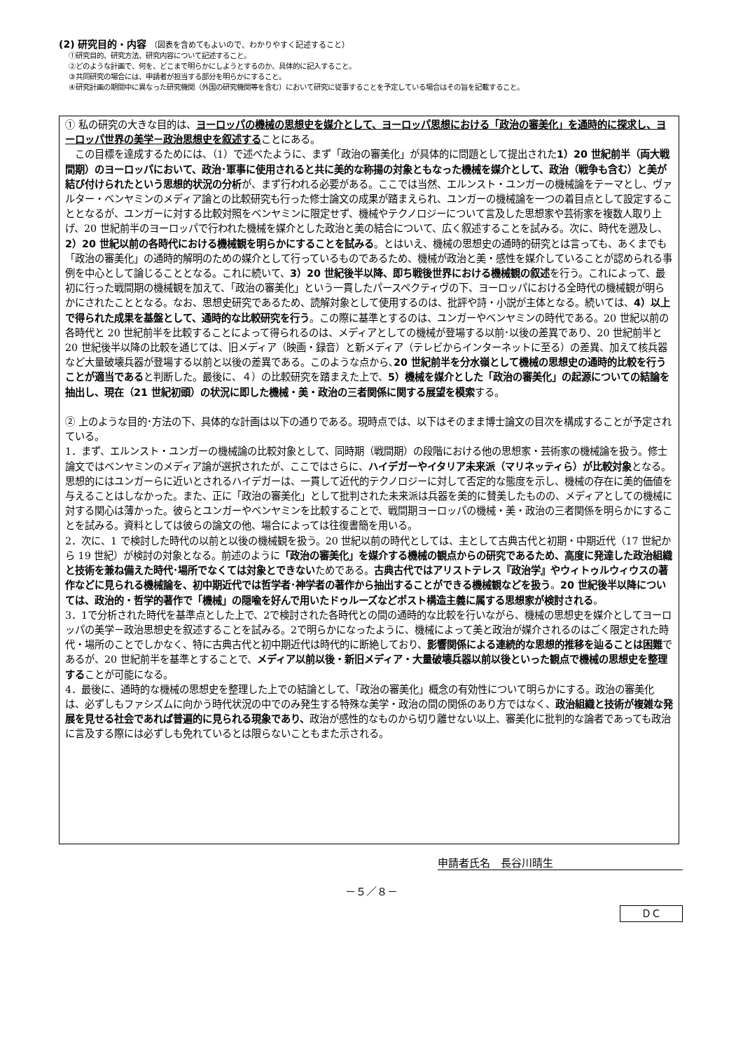(2) 研究目的・内容 （図表を含めてもよいので、わかりやすく記述すること）
①研究目的、研究方法、研究内容について記述すること。
②どのような計画で、何を、どこまで明らかにしようとするのか、具体的に記入すること。
③共同研究の場合には、申請者が担当する部分を明らかにすること。
④研究計画の期間中に異なった研究機関（外国の研究機関等を含む）において研究に従事することを予定している場合はその旨を記載すること。
① 私の研究の大きな目的は、ヨーロッパの機械の思想史を媒介として、ヨーロッパ思想における「政治の審美化」を通時的に探求し、ヨーロッパ世界の美学－政治思想史を叙述することにある。
　この目標を達成するためには、（1）で述べたように、まず「政治の審美化」が具体的に問題として提出された1）20 世紀前半（両大戦間期）のヨーロッパにおいて、政治･軍事に使用されると共に美的な称揚の対象ともなった機械を媒介として、政治（戦争も含む）と美が結び付けられたという思想的状況の分析が、まず行われる必要がある。ここでは当然、エルンスト・ユンガーの機械論をテーマとし、ヴァルター・ベンヤミンのメディア論との比較研究も行った修士論文の成果が踏まえられ、ユンガーの機械論を一つの着目点として設定することとなるが、ユンガーに対する比較対照をベンヤミンに限定せず、機械やテクノロジーについて言及した思想家や芸術家を複数人取り上げ、20 世紀前半のヨーロッパで行われた機械を媒介とした政治と美の結合について、広く叙述することを試みる。次に、時代を遡及し、2）20 世紀以前の各時代における機械観を明らかにすることを試みる。とはいえ、機械の思想史の通時的研究とは言っても、あくまでも「政治の審美化」の通時的解明のための媒介として行っているものであるため、機械が政治と美・感性を媒介していることが認められる事例を中心として論じることとなる。これに続いて、3）20 世紀後半以降、即ち戦後世界における機械観の叙述を行う。これによって、最初に行った戦間期の機械観を加えて、「政治の審美化」という一貫したパースペクティヴの下、ヨーロッパにおける全時代の機械観が明らかにされたこととなる。なお、思想史研究であるため、読解対象として使用するのは、批評や詩・小説が主体となる。続いては、4）以上で得られた成果を基盤として、通時的な比較研究を行う。この際に基準とするのは、ユンガーやベンヤミンの時代である。20 世紀以前の各時代と 20 世紀前半を比較することによって得られるのは、メディアとしての機械が登場する以前･以後の差異であり、20 世紀前半と 20 世紀後半以降の比較を通じては、旧メディア（映画・録音）と新メディア（テレビからインターネットに至る）の差異、加えて核兵器など大量破壊兵器が登場する以前と以後の差異である。このような点から､20 世紀前半を分水嶺として機械の思想史の通時的比較を行うことが適当であると判断した。最後に、４）の比較研究を踏まえた上で、5）機械を媒介とした「政治の審美化」の起源についての結論を抽出し、現在（21 世紀初頭）の状況に即した機械・美・政治の三者関係に関する展望を模索する。
② 上のような目的･方法の下、具体的な計画は以下の通りである。現時点では、以下はそのまま博士論文の目次を構成することが予定されている。
1．まず、エルンスト・ユンガーの機械論の比較対象として、同時期（戦間期）の段階における他の思想家・芸術家の機械論を扱う。修士論文ではベンヤミンのメディア論が選択されたが、ここではさらに、ハイデガーやイタリア未来派（マリネッティら）が比較対象となる。思想的にはユンガーらに近いとされるハイデガーは、一貫して近代的テクノロジーに対して否定的な態度を示し、機械の存在に美的価値を与えることはしなかった。また、正に「政治の審美化」として批判された未来派は兵器を美的に賛美したものの、メディアとしての機械に対する関心は薄かった。彼らとユンガーやベンヤミンを比較することで、戦間期ヨーロッパの機械・美・政治の三者関係を明らかにすることを試みる。資料としては彼らの論文の他、場合によっては往復書簡を用いる。
2．次に、1 で検討した時代の以前と以後の機械観を扱う。20 世紀以前の時代としては、主として古典古代と初期・中期近代（17 世紀から 19 世紀）が検討の対象となる。前述のように「政治の審美化」を媒介する機械の観点からの研究であるため、高度に発達した政治組織と技術を兼ね備えた時代･場所でなくては対象とできないためである。古典古代ではアリストテレス『政治学』やウィトゥルウィウスの著作などに見られる機械論を、初中期近代では哲学者･神学者の著作から抽出することができる機械観などを扱う。20 世紀後半以降については、政治的・哲学的著作で「機械」の隠喩を好んで用いたドゥルーズなどポスト構造主義に属する思想家が検討される。
3．1で分析された時代を基準点とした上で、2で検討された各時代との間の通時的な比較を行いながら、機械の思想史を媒介としてヨーロッパの美学－政治思想史を叙述することを試みる。2で明らかになったように、機械によって美と政治が媒介されるのはごく限定された時代・場所のことでしかなく、特に古典古代と初中期近代は時代的に断絶しており、影響関係による連続的な思想的推移を辿ることは困難であるが、20 世紀前半を基準とすることで、メディア以前以後・新旧メディア・大量破壊兵器以前以後といった観点で機械の思想史を整理することが可能になる。
4．最後に、通時的な機械の思想史を整理した上での結論として、「政治の審美化」概念の有効性について明らかにする。政治の審美化は、必ずしもファシズムに向かう時代状況の中でのみ発生する特殊な美学・政治の間の関係のあり方ではなく、政治組織と技術が複雑な発展を見せる社会であれば普遍的に見られる現象であり、政治が感性的なものから切り離せない以上、審美化に批判的な論者であっても政治に言及する際には必ずしも免れているとは限らないこともまた示される。
申請者氏名　長谷川晴生
－５／８－
ＤＣ